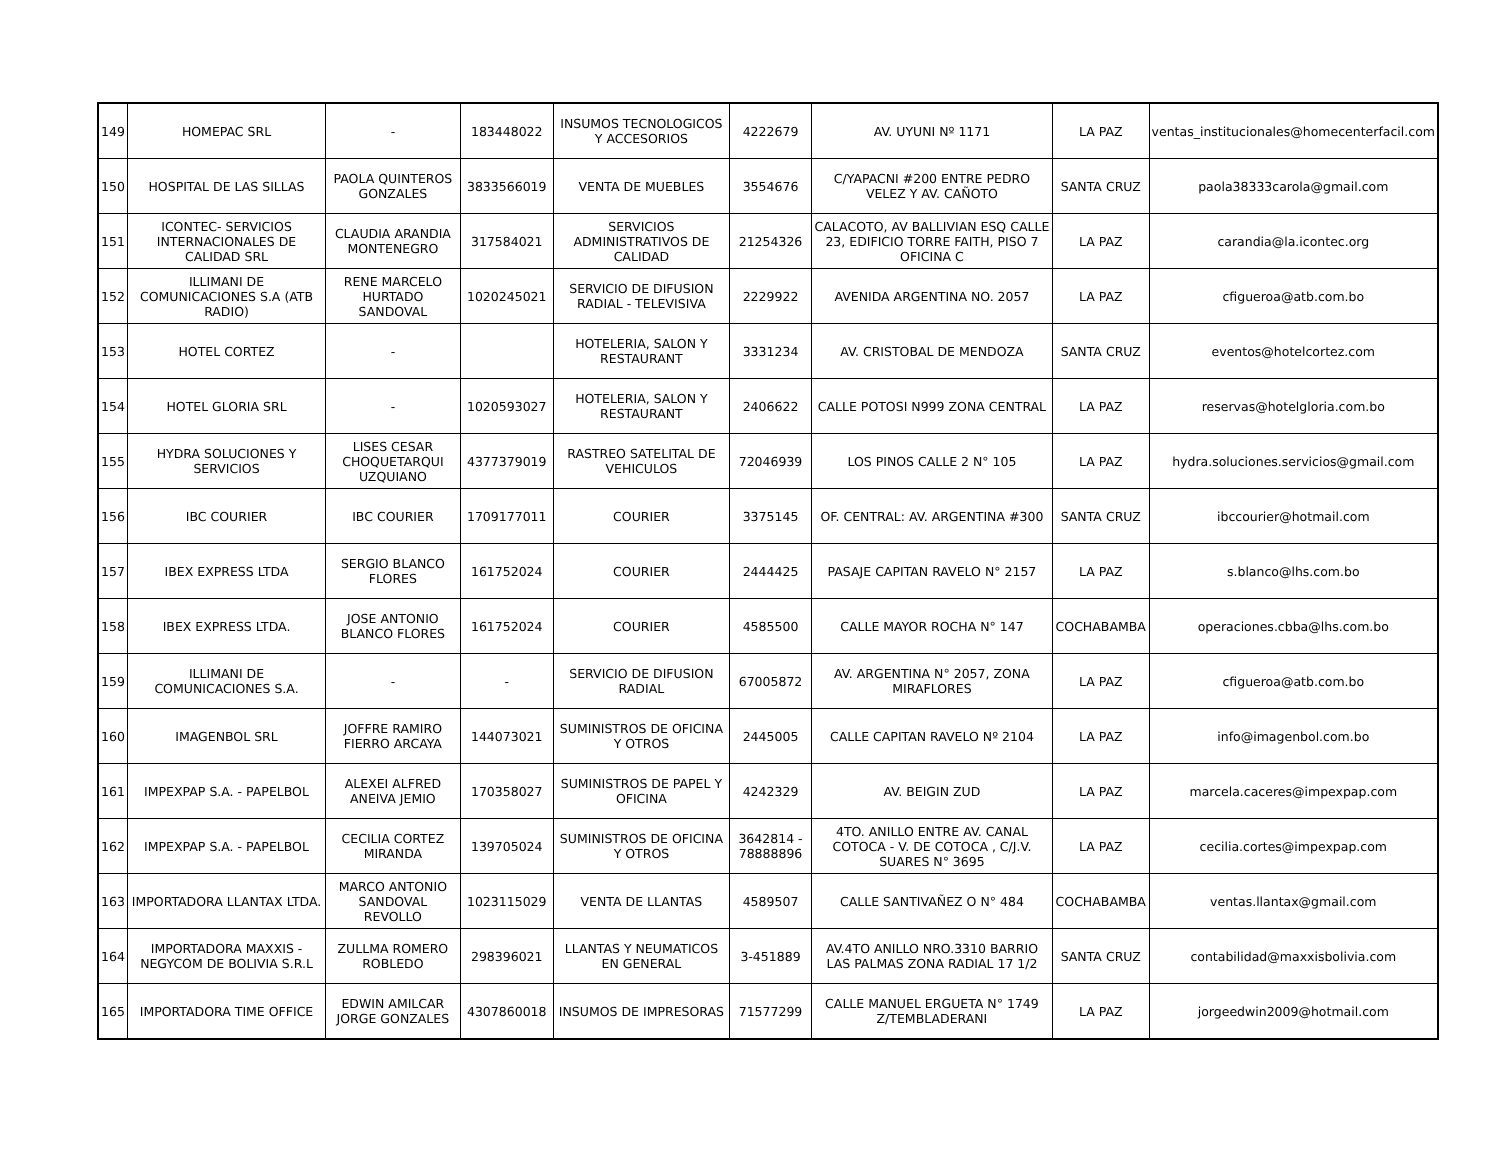| 149 | HOMEPAC SRL | - | 183448022 | INSUMOS TECNOLOGICOS Y ACCESORIOS | 4222679 | AV. UYUNI Nº 1171 | LA PAZ | ventas_institucionales@homecenterfacil.com |
| 150 | HOSPITAL DE LAS SILLAS | PAOLA QUINTEROS GONZALES | 3833566019 | VENTA DE MUEBLES | 3554676 | C/YAPACNI #200 ENTRE PEDRO VELEZ Y AV. CAÑOTO | SANTA CRUZ | paola38333carola@gmail.com |
| 151 | ICONTEC- SERVICIOS INTERNACIONALES DE CALIDAD SRL | CLAUDIA ARANDIA MONTENEGRO | 317584021 | SERVICIOS ADMINISTRATIVOS DE CALIDAD | 21254326 | CALACOTO, AV BALLIVIAN ESQ CALLE 23, EDIFICIO TORRE FAITH, PISO 7 OFICINA C | LA PAZ | carandia@la.icontec.org |
| 152 | ILLIMANI DE COMUNICACIONES S.A (ATB RADIO) | RENE MARCELO HURTADO SANDOVAL | 1020245021 | SERVICIO DE DIFUSION RADIAL - TELEVISIVA | 2229922 | AVENIDA ARGENTINA NO. 2057 | LA PAZ | cfigueroa@atb.com.bo |
| 153 | HOTEL CORTEZ | - | | HOTELERIA, SALON Y RESTAURANT | 3331234 | AV. CRISTOBAL DE MENDOZA | SANTA CRUZ | eventos@hotelcortez.com |
| 154 | HOTEL GLORIA SRL | - | 1020593027 | HOTELERIA, SALON Y RESTAURANT | 2406622 | CALLE POTOSI N999 ZONA CENTRAL | LA PAZ | reservas@hotelgloria.com.bo |
| 155 | HYDRA SOLUCIONES Y SERVICIOS | LISES CESAR CHOQUETARQUI UZQUIANO | 4377379019 | RASTREO SATELITAL DE VEHICULOS | 72046939 | LOS PINOS CALLE 2 N° 105 | LA PAZ | hydra.soluciones.servicios@gmail.com |
| 156 | IBC COURIER | IBC COURIER | 1709177011 | COURIER | 3375145 | OF. CENTRAL: AV. ARGENTINA #300 | SANTA CRUZ | ibccourier@hotmail.com |
| 157 | IBEX EXPRESS LTDA | SERGIO BLANCO FLORES | 161752024 | COURIER | 2444425 | PASAJE CAPITAN RAVELO N° 2157 | LA PAZ | s.blanco@lhs.com.bo |
| 158 | IBEX EXPRESS LTDA. | JOSE ANTONIO BLANCO FLORES | 161752024 | COURIER | 4585500 | CALLE MAYOR ROCHA N° 147 | COCHABAMBA | operaciones.cbba@lhs.com.bo |
| 159 | ILLIMANI DE COMUNICACIONES S.A. | - | - | SERVICIO DE DIFUSION RADIAL | 67005872 | AV. ARGENTINA N° 2057, ZONA MIRAFLORES | LA PAZ | cfigueroa@atb.com.bo |
| 160 | IMAGENBOL SRL | JOFFRE RAMIRO FIERRO ARCAYA | 144073021 | SUMINISTROS DE OFICINA Y OTROS | 2445005 | CALLE CAPITAN RAVELO Nº 2104 | LA PAZ | info@imagenbol.com.bo |
| 161 | IMPEXPAP S.A. - PAPELBOL | ALEXEI ALFRED ANEIVA JEMIO | 170358027 | SUMINISTROS DE PAPEL Y OFICINA | 4242329 | AV. BEIGIN ZUD | LA PAZ | marcela.caceres@impexpap.com |
| 162 | IMPEXPAP S.A. - PAPELBOL | CECILIA CORTEZ MIRANDA | 139705024 | SUMINISTROS DE OFICINA Y OTROS | 3642814 - 78888896 | 4TO. ANILLO ENTRE AV. CANAL COTOCA - V. DE COTOCA , C/J.V. SUARES N° 3695 | LA PAZ | cecilia.cortes@impexpap.com |
| 163 | IMPORTADORA LLANTAX LTDA. | MARCO ANTONIO SANDOVAL REVOLLO | 1023115029 | VENTA DE LLANTAS | 4589507 | CALLE SANTIVAÑEZ O N° 484 | COCHABAMBA | ventas.llantax@gmail.com |
| 164 | IMPORTADORA MAXXIS -NEGYCOM DE BOLIVIA S.R.L | ZULLMA ROMERO ROBLEDO | 298396021 | LLANTAS Y NEUMATICOS EN GENERAL | 3-451889 | AV.4TO ANILLO NRO.3310 BARRIO LAS PALMAS ZONA RADIAL 17 1/2 | SANTA CRUZ | contabilidad@maxxisbolivia.com |
| 165 | IMPORTADORA TIME OFFICE | EDWIN AMILCAR JORGE GONZALES | 4307860018 | INSUMOS DE IMPRESORAS | 71577299 | CALLE MANUEL ERGUETA N° 1749 Z/TEMBLADERANI | LA PAZ | jorgeedwin2009@hotmail.com |